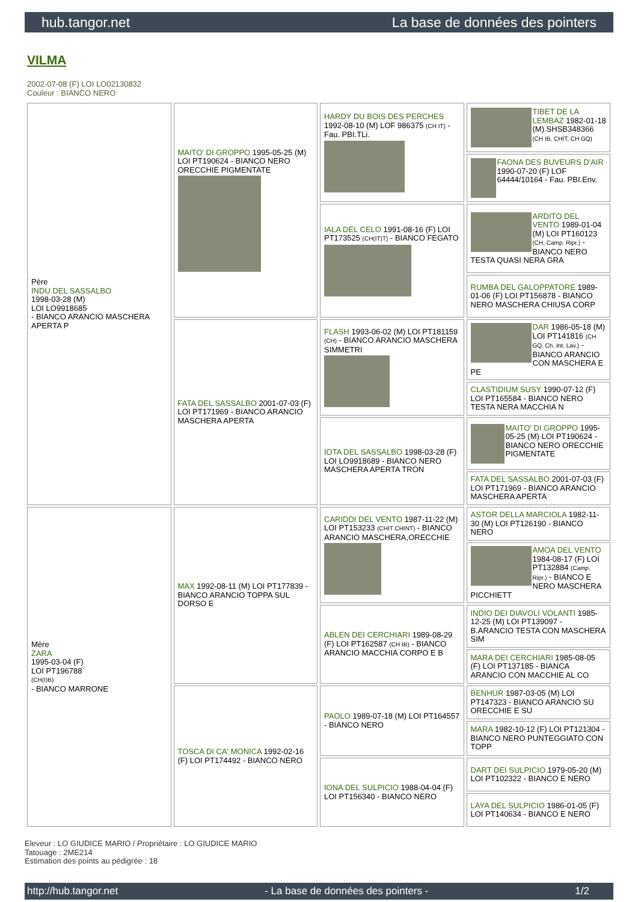hub.tangor.net La base de données des pointers
VILMA
2002-07-08 (F) LOI LO02130832
Couleur : BIANCO NERO
| Père INDU DEL SASSALBO 1998-03-28 (M) LOI LO9918685 - BIANCO ARANCIO MASCHERA APERTA P | MAITO' DI GROPPO 1995-05-25 (M) LOI PT190624 - BIANCO NERO ORECCHIE PIGMENTATE | HARDY DU BOIS DES PERCHES 1992-08-10 (M) LOF 986375 (CH IT) - Fau. PBI.TLi. | TIBET DE LA LEMBAZ 1982-01-18 (M) SHSB348366 (CH IB, CHIT, CH GQ) |
| | | | FAONA DES BUVEURS D'AIR 1990-07-20 (F) LOF 64444/10164 - Fau. PBI.Env. |
| | | IALA DEL CELO 1991-08-16 (F) LOI PT173525 (CH(IT)T) - BIANCO FEGATO | ARDITO DEL VENTO 1989-01-04 (M) LOI PT160123 (CH, Camp. Ripr.) - BIANCO NERO TESTA QUASI NERA GRA |
| | | | RUMBA DEL GALOPPATORE 1989-01-06 (F) LOI PT156878 - BIANCO NERO MASCHERA CHIUSA CORP |
| | FATA DEL SASSALBO 2001-07-03 (F) LOI PT171969 - BIANCO ARANCIO MASCHERA APERTA | FLASH 1993-06-02 (M) LOI PT181159 (CH) - BIANCO ARANCIO MASCHERA SIMMETRI | DAR 1986-05-18 (M) LOI PT141816 (CH GQ, Ch. Int. Lav.) - BIANCO ARANCIO CON MASCHERA E PE |
| | | | CLASTIDIUM SUSY 1990-07-12 (F) LOI PT165584 - BIANCO NERO TESTA NERA MACCHIA N |
| | | IOTA DEL SASSALBO 1998-03-28 (F) LOI LO9918689 - BIANCO NERO MASCHERA APERTA TRON | MAITO' DI GROPPO 1995-05-25 (M) LOI PT190624 - BIANCO NERO ORECCHIE PIGMENTATE |
| | | | FATA DEL SASSALBO 2001-07-03 (F) LOI PT171969 - BIANCO ARANCIO MASCHERA APERTA |
| Mère ZARA 1995-03-04 (F) LOI PT196788 (CH(I)B) - BIANCO MARRONE | MAX 1992-08-11 (M) LOI PT177839 - BIANCO ARANCIO TOPPA SUL DORSO E | CARIDDI DEL VENTO 1987-11-22 (M) LOI PT153233 (CHIT CHINT) - BIANCO ARANCIO MASCHERA,ORECCHIE | ASTOR DELLA MARCIOLA 1982-11-30 (M) LOI PT126190 - BIANCO NERO |
| | | | AMOA DEL VENTO 1984-08-17 (F) LOI PT132884 (Camp. Ripr.) - BIANCO E NERO MASCHERA PICCHIETT |
| | | ABLEN DEI CERCHIARI 1989-08-29 (F) LOI PT162587 (CH IB) - BIANCO ARANCIO MACCHIA CORPO E B | INDIO DEI DIAVOLI VOLANTI 1985-12-25 (M) LOI PT139097 - B.ARANCIO TESTA CON MASCHERA SIM |
| | | | MARA DEI CERCHIARI 1985-08-05 (F) LOI PT137185 - BIANCA ARANCIO CON MACCHIE AL CO |
| | TOSCA DI CA' MONICA 1992-02-16 (F) LOI PT174492 - BIANCO NERO | PAOLO 1989-07-18 (M) LOI PT164557 - BIANCO NERO | BENHUR 1987-03-05 (M) LOI PT147323 - BIANCO ARANCIO SU ORECCHIE E SU |
| | | | MARA 1982-10-12 (F) LOI PT121304 - BIANCO NERO PUNTEGGIATO CON TOPP |
| | | IONA DEL SULPICIO 1988-04-04 (F) LOI PT156340 - BIANCO NERO | DART DEI SULPICIO 1979-05-20 (M) LOI PT102322 - BIANCO E NERO |
| | | | LAYA DEL SULPICIO 1986-01-05 (F) LOI PT140634 - BIANCO E NERO |
Eleveur : LO GIUDICE MARIO / Propriétaire : LO GIUDICE MARIO
Tatouage : 2ME214
Estimation des points au pédigrée : 18
http://hub.tangor.net - La base de données des pointers - 1/2